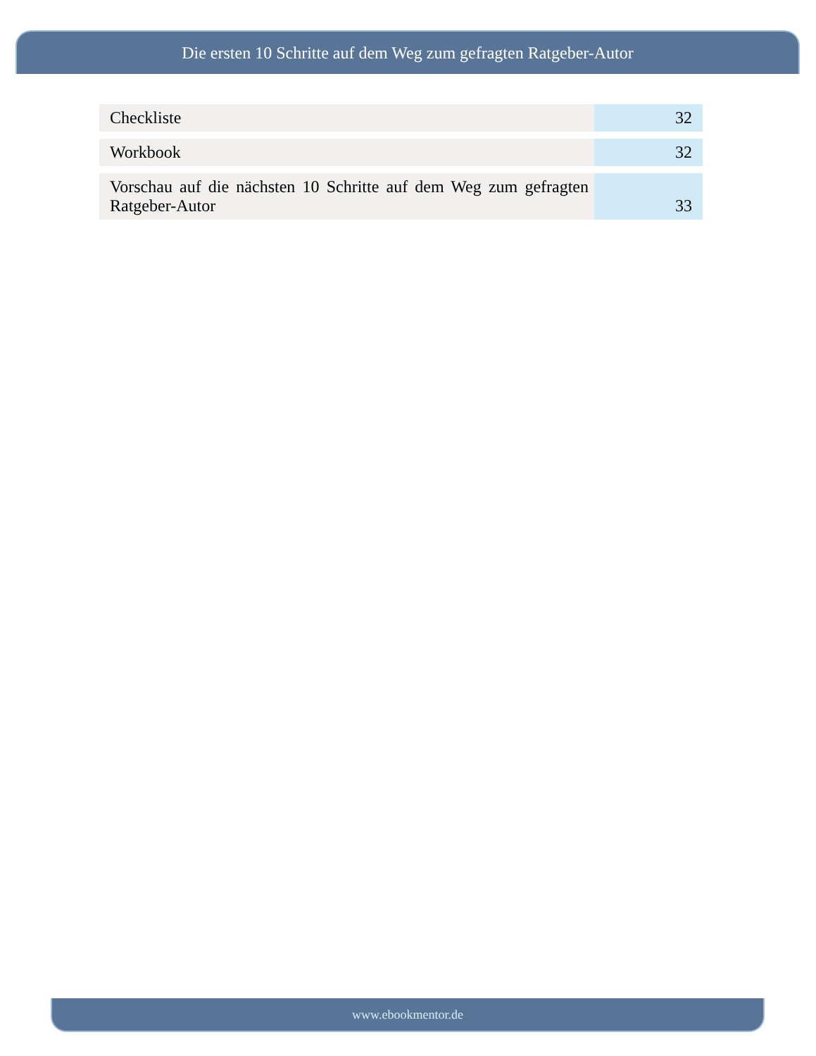Die ersten 10 Schritte auf dem Weg zum gefragten Ratgeber-Autor
| Checkliste | 32 |
| Workbook | 32 |
| Vorschau auf die nächsten 10 Schritte auf dem Weg zum gefragten Ratgeber-Autor | 33 |
www.ebookmentor.de